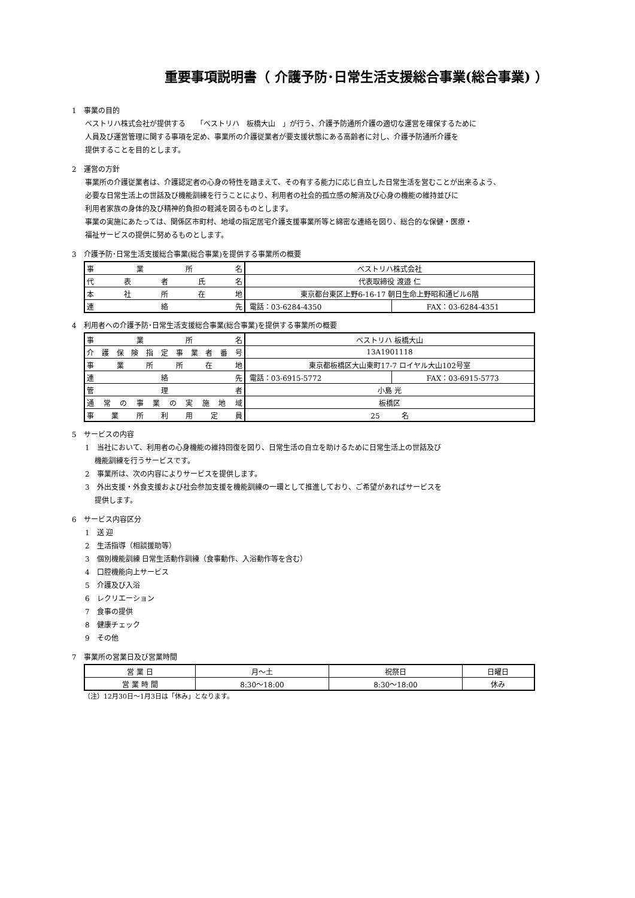重要事項説明書（ 介護予防･日常生活支援総合事業(総合事業) ）
1　事業の目的
ベストリハ株式会社が提供する　　「ベストリハ　板橋大山　」が行う、介護予防通所介護の適切な運営を確保するために
人員及び運営管理に関する事項を定め、事業所の介護従業者が要支援状態にある高齢者に対し、介護予防通所介護を
提供することを目的とします。
2　運営の方針
事業所の介護従業者は、介護認定者の心身の特性を踏まえて、その有する能力に応じ自立した日常生活を営むことが出来るよう、
必要な日常生活上の世話及び機能訓練を行うことにより、利用者の社会的孤立感の解消及び心身の機能の維持並びに
利用者家族の身体的及び精神的負担の軽減を図るものとします。
事業の実施にあたっては、関係区市町村、地域の指定居宅介護支援事業所等と綿密な連絡を図り、総合的な保健・医療・
福祉サービスの提供に努めるものとします。
3　介護予防･日常生活支援総合事業(総合事業)を提供する事業所の概要
| 事業所名 | ベストリハ株式会社 | |
| 代表者氏名 | 代表取締役 渡邉 仁 | |
| 本社所在地 | 東京都台東区上野6-16-17 朝日生命上野昭和通ビル6階 | |
| 連絡先 | 電話：03-6284-4350 | FAX：03-6284-4351 |
4　利用者への介護予防･日常生活支援総合事業(総合事業)を提供する事業所の概要
| 事業所名 | ベストリハ 板橋大山 | |
| 介護保険指定事業者番号 | 13A1901118 | |
| 事業所所在地 | 東京都板橋区大山東町17-7 ロイヤル大山102号室 | |
| 連絡先 | 電話：03-6915-5772 | FAX：03-6915-5773 |
| 管理者 | 小島 光 | |
| 通常の事業の実施地域 | 板橋区 | |
| 事業所利用定員 | 25 名 | |
5　サービスの内容
1　当社において、利用者の心身機能の維持回復を図り、日常生活の自立を助けるために日常生活上の世話及び
　 機能訓練を行うサービスです。
2　事業所は、次の内容によりサービスを提供します。
3　外出支援・外食支援および社会参加支援を機能訓練の一環として推進しており、ご希望があればサービスを
　 提供します。
6　サービス内容区分
1　送 迎
2　生活指導（相談援助等）
3　個別機能訓練 日常生活動作訓練（食事動作、入浴動作等を含む）
4　口腔機能向上サービス
5　介護及び入浴
6　レクリエーション
7　食事の提供
8　健康チェック
9　その他
7　事業所の営業日及び営業時間
| 営 業 日 | 月～土 | 祝祭日 | 日曜日 |
| 営 業 時 間 | 8:30～18:00 | 8:30～18:00 | 休み |
（注）12月30日～1月3日は「休み」となります。